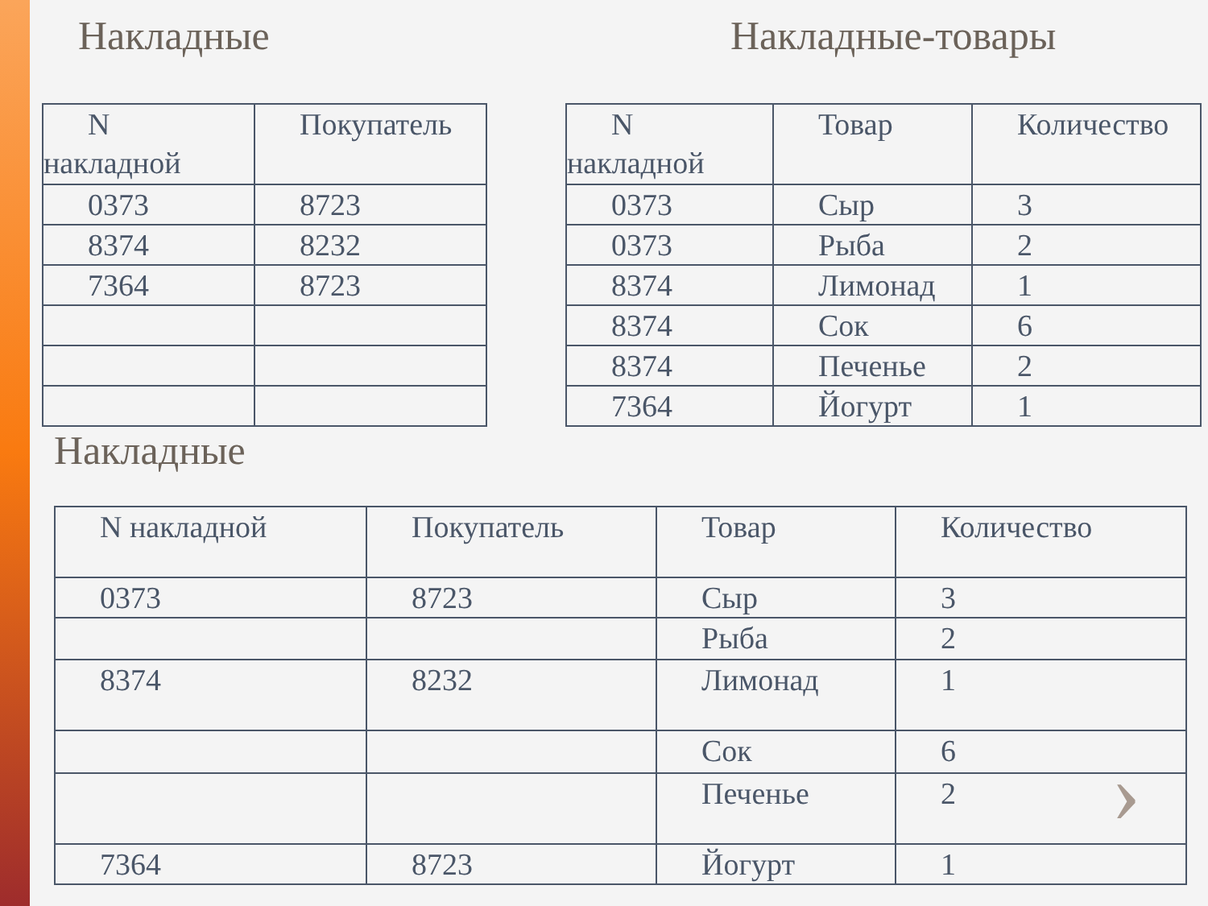Накладные
| N накладной | Покупатель |
| 0373 | 8723 |
| 8374 | 8232 |
| 7364 | 8723 |
Накладные-товары
| N накладной | Товар | Количество |
| 0373 | Сыр | 3 |
| 0373 | Рыба | 2 |
| 8374 | Лимонад | 1 |
| 8374 | Сок | 6 |
| 8374 | Печенье | 2 |
| 7364 | Йогурт | 1 |
Накладные
| N накладной | Покупатель | Товар | Количество |
| 0373 | 8723 | Сыр | 3 |
| | | Рыба | 2 |
| 8374 | 8232 | Лимонад | 1 |
| | | Сок | 6 |
| | | Печенье | 2 |
| 7364 | 8723 | Йогурт | 1 |
›